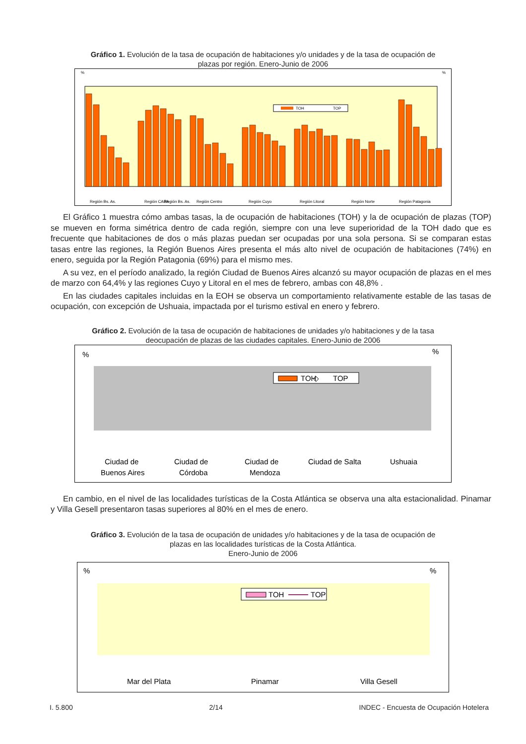Gráfico 1. Evolución de la tasa de ocupación de habitaciones y/o unidades y de la tasa de ocupación de plazas por región. Enero-Junio de 2006
%
%
Región Bs. As.
Región Bs. As.
Región CABA
Región Centro
Región Cuyo
Región Litoral
Región Norte
Región Patagonia
TOH
TOP
El Gráfico 1 muestra cómo ambas tasas, la de ocupación de habitaciones (TOH) y la de ocupación de plazas (TOP) se mueven en forma simétrica dentro de cada región, siempre con una leve superioridad de la TOH dado que es frecuente que habitaciones de dos o más plazas puedan ser ocupadas por una sola persona. Si se comparan estas tasas entre las regiones, la Región Buenos Aires presenta el más alto nivel de ocupación de habitaciones (74%) en enero, seguida por la Región Patagonia (69%) para el mismo mes.
A su vez, en el período analizado, la región Ciudad de Buenos Aires alcanzó su mayor ocupación de plazas en el mes de marzo con 64,4% y las regiones Cuyo y Litoral en el mes de febrero, ambas con 48,8% .
En las ciudades capitales incluidas en la EOH se observa un comportamiento relativamente estable de las tasas de ocupación, con excepción de Ushuaia, impactada por el turismo estival en enero y febrero.
Gráfico 2. Evolución de la tasa de ocupación de habitaciones de unidades y/o habitaciones y de la tasa deocupación de plazas de las ciudades capitales. Enero-Junio de 2006
%
%
TOH
◇
TOP
Ciudad de
Buenos Aires
Ciudad de
Córdoba
Ciudad de
Mendoza
Ciudad de Salta
Ushuaia
En cambio, en el nivel de las localidades turísticas de la Costa Atlántica se observa una alta estacionalidad. Pinamar y Villa Gesell presentaron tasas superiores al 80% en el mes de enero.
Gráfico 3. Evolución de la tasa de ocupación de unidades y/o habitaciones y de la tasa de ocupación de plazas en las localidades turísticas de la Costa Atlántica.
Enero-Junio de 2006
%
%
TOH
TOP
Mar del Plata
Pinamar
Villa Gesell
I. 5.800 2/14 INDEC - Encuesta de Ocupación Hotelera